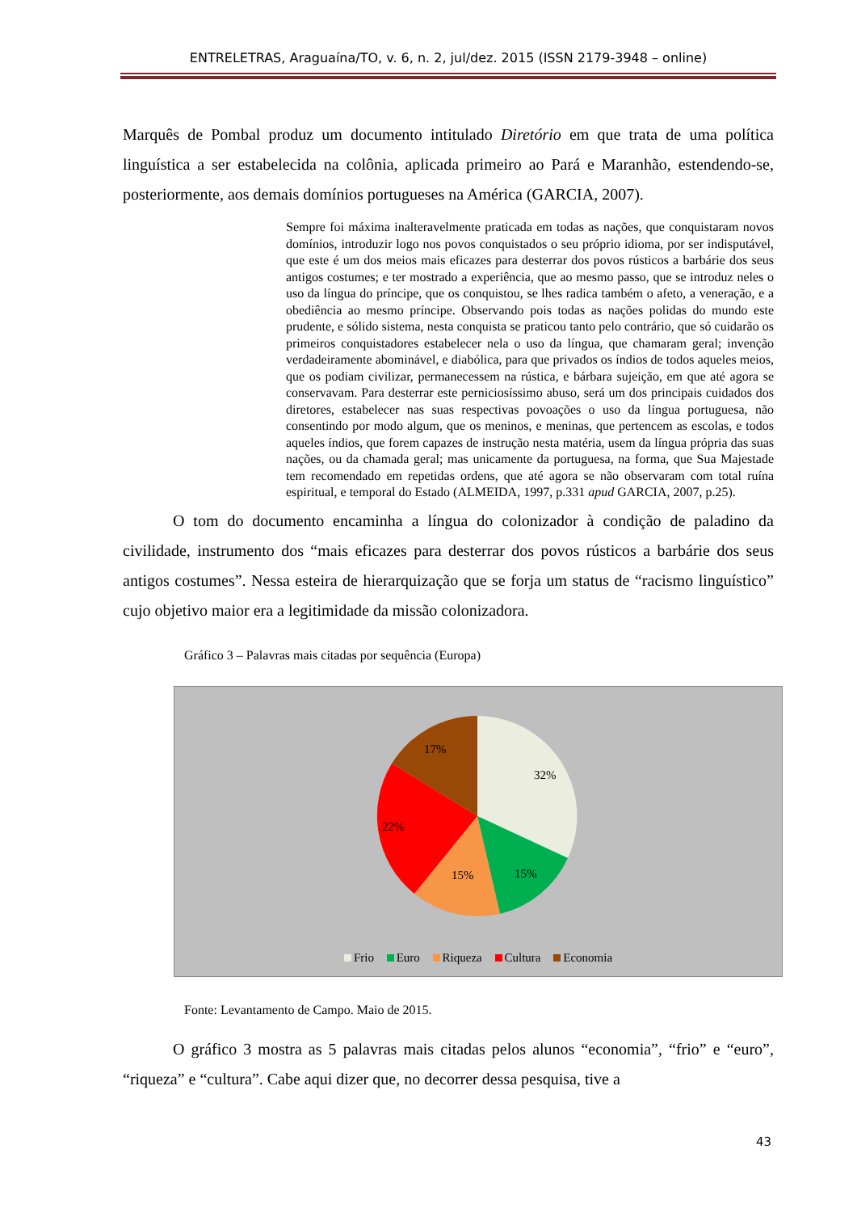ENTRELETRAS, Araguaína/TO, v. 6, n. 2, jul/dez. 2015 (ISSN 2179-3948 – online)
Marquês de Pombal produz um documento intitulado Diretório em que trata de uma política linguística a ser estabelecida na colônia, aplicada primeiro ao Pará e Maranhão, estendendo-se, posteriormente, aos demais domínios portugueses na América (GARCIA, 2007).
Sempre foi máxima inalteravelmente praticada em todas as nações, que conquistaram novos domínios, introduzir logo nos povos conquistados o seu próprio idioma, por ser indisputável, que este é um dos meios mais eficazes para desterrar dos povos rústicos a barbárie dos seus antigos costumes; e ter mostrado a experiência, que ao mesmo passo, que se introduz neles o uso da língua do príncipe, que os conquistou, se lhes radica também o afeto, a veneração, e a obediência ao mesmo príncipe. Observando pois todas as nações polidas do mundo este prudente, e sólido sistema, nesta conquista se praticou tanto pelo contrário, que só cuidarão os primeiros conquistadores estabelecer nela o uso da língua, que chamaram geral; invenção verdadeiramente abominável, e diabólica, para que privados os índios de todos aqueles meios, que os podiam civilizar, permanecessem na rústica, e bárbara sujeição, em que até agora se conservavam. Para desterrar este perniciosíssimo abuso, será um dos principais cuidados dos diretores, estabelecer nas suas respectivas povoações o uso da língua portuguesa, não consentindo por modo algum, que os meninos, e meninas, que pertencem as escolas, e todos aqueles índios, que forem capazes de instrução nesta matéria, usem da língua própria das suas nações, ou da chamada geral; mas unicamente da portuguesa, na forma, que Sua Majestade tem recomendado em repetidas ordens, que até agora se não observaram com total ruína espiritual, e temporal do Estado (ALMEIDA, 1997, p.331 apud GARCIA, 2007, p.25).
O tom do documento encaminha a língua do colonizador à condição de paladino da civilidade, instrumento dos “mais eficazes para desterrar dos povos rústicos a barbárie dos seus antigos costumes”. Nessa esteira de hierarquização que se forja um status de “racismo linguístico” cujo objetivo maior era a legitimidade da missão colonizadora.
Gráfico 3 – Palavras mais citadas por sequência (Europa)
17%
32%
22%
15%
15%
Frio Euro Riqueza Cultura Economia
Fonte: Levantamento de Campo. Maio de 2015.
O gráfico 3 mostra as 5 palavras mais citadas pelos alunos “economia”, “frio” e “euro”, “riqueza” e “cultura”. Cabe aqui dizer que, no decorrer dessa pesquisa, tive a
43